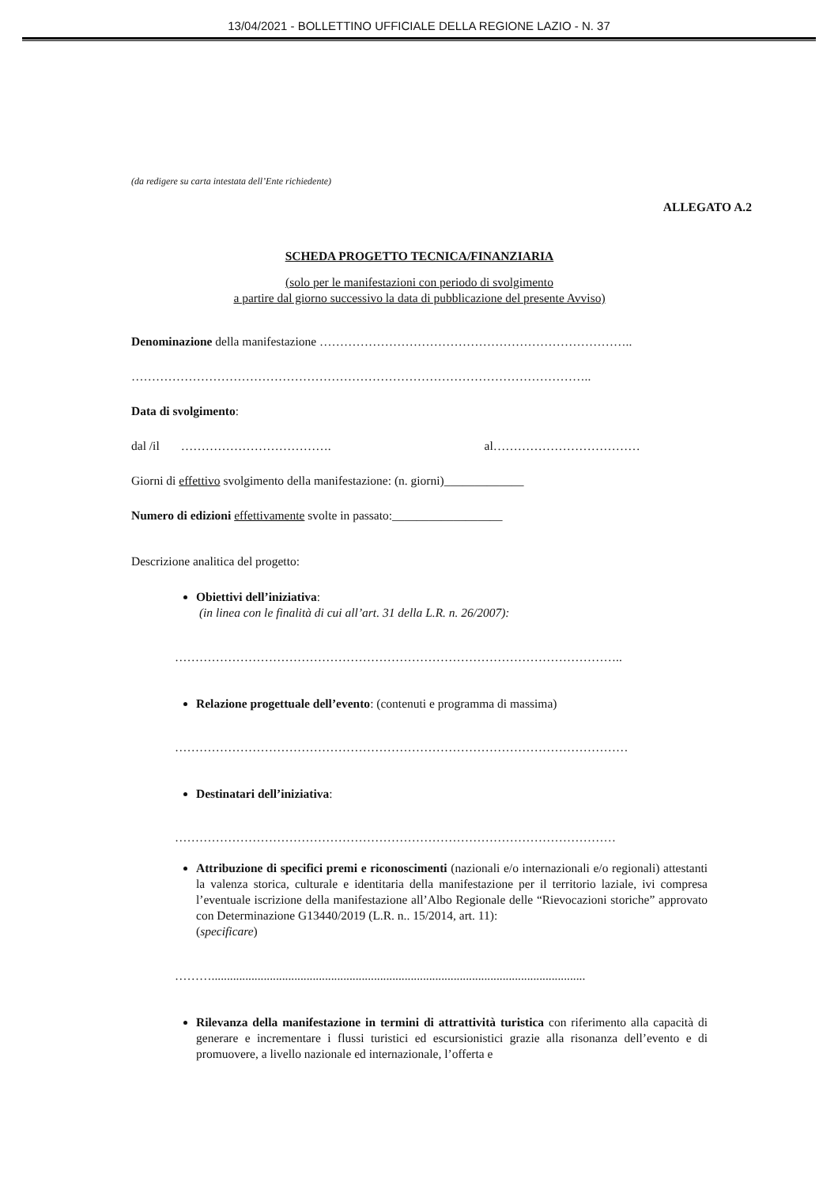13/04/2021 - BOLLETTINO UFFICIALE DELLA REGIONE LAZIO - N. 37
(da redigere su carta intestata dell’Ente richiedente)
ALLEGATO A.2
SCHEDA PROGETTO TECNICA/FINANZIARIA
(solo per le manifestazioni con periodo di svolgimento
a partire dal giorno successivo la data di pubblicazione del presente Avviso)
Denominazione della manifestazione …………………………………………………………………..
…………………………………………………………………………………………………..
Data di svolgimento:
dal /il ………………………………. al………………………………
Giorni di effettivo svolgimento della manifestazione: (n. giorni)_____________
Numero di edizioni effettivamente svolte in passato:__________________
Descrizione analitica del progetto:
Obiettivi dell’iniziativa:
(in linea con le finalità di cui all’art. 31 della L.R. n. 26/2007):
………………………………………………………………………………………………..
Relazione progettuale dell’evento: (contenuti e programma di massima)
…………………………………………………………………………………………………
Destinatari dell’iniziativa:
………………………………………………………………………………………………
Attribuzione di specifici premi e riconoscimenti (nazionali e/o internazionali e/o regionali) attestanti la valenza storica, culturale e identitaria della manifestazione per il territorio laziale, ivi compresa l’eventuale iscrizione della manifestazione all’Albo Regionale delle “Rievocazioni storiche” approvato con Determinazione G13440/2019 (L.R. n.. 15/2014, art. 11):
(specificare)
………..........................................................................................................................
Rilevanza della manifestazione in termini di attrattività turistica con riferimento alla capacità di generare e incrementare i flussi turistici ed escursionistici grazie alla risonanza dell’evento e di promuovere, a livello nazionale ed internazionale, l’offerta e